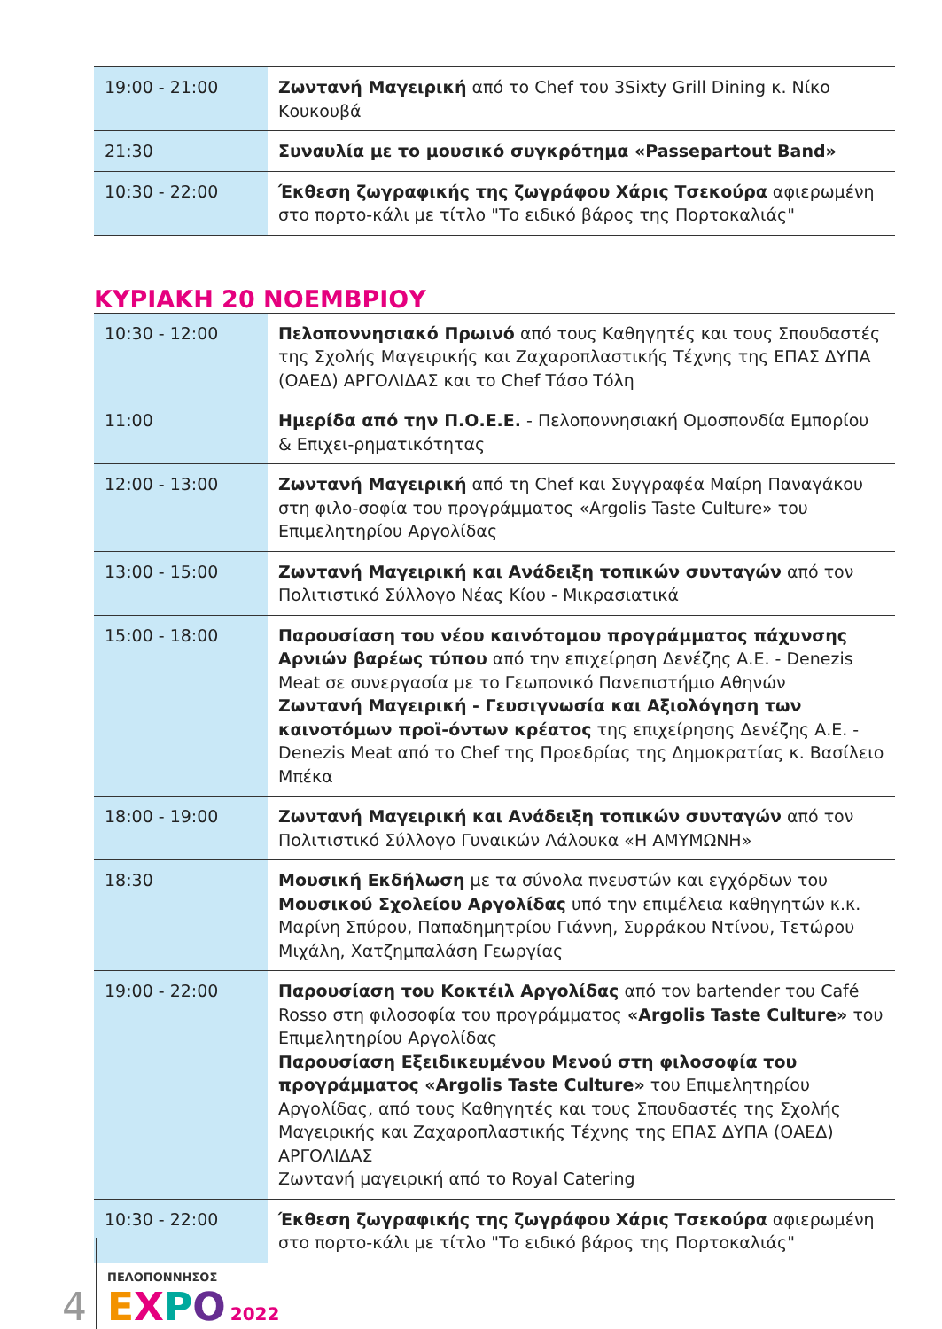| 19:00 - 21:00 | Ζωντανή Μαγειρική από το Chef του 3Sixty Grill Dining κ. Νίκο Κουκουβά |
| 21:30 | Συναυλία με το μουσικό συγκρότημα «Passepartout Band» |
| 10:30 - 22:00 | Έκθεση ζωγραφικής της ζωγράφου Χάρις Τσεκούρα αφιερωμένη στο πορτο-κάλι με τίτλο "Το ειδικό βάρος της Πορτοκαλιάς" |
ΚΥΡΙΑΚΗ 20 ΝΟΕΜΒΡΙΟΥ
| 10:30 - 12:00 | Πελοποννησιακό Πρωινό από τους Καθηγητές και τους Σπουδαστές της Σχολής Μαγειρικής και Ζαχαροπλαστικής Τέχνης της ΕΠΑΣ ΔΥΠΑ (ΟΑΕΔ) ΑΡΓΟΛΙΔΑΣ και το Chef Τάσο Τόλη |
| 11:00 | Ημερίδα από την Π.Ο.Ε.Ε. - Πελοποννησιακή Ομοσπονδία Εμπορίου & Επιχει-ρηματικότητας |
| 12:00 - 13:00 | Ζωντανή Μαγειρική από τη Chef και Συγγραφέα Μαίρη Παναγάκου στη φιλο-σοφία του προγράμματος «Argolis Taste Culture» του Επιμελητηρίου Αργολίδας |
| 13:00 - 15:00 | Ζωντανή Μαγειρική και Ανάδειξη τοπικών συνταγών από τον Πολιτιστικό Σύλλογο Νέας Κίου - Μικρασιατικά |
| 15:00 - 18:00 | Παρουσίαση του νέου καινότομου προγράμματος πάχυνσης Αρνιών βαρέως τύπου από την επιχείρηση Δενέζης Α.Ε. - Denezis Meat σε συνεργασία με το Γεωπονικό Πανεπιστήμιο Αθηνών Ζωντανή Μαγειρική - Γευσιγνωσία και Αξιολόγηση των καινοτόμων προϊ-όντων κρέατος της επιχείρησης Δενέζης Α.Ε. - Denezis Meat από το Chef της Προεδρίας της Δημοκρατίας κ. Βασίλειο Μπέκα |
| 18:00 - 19:00 | Ζωντανή Μαγειρική και Ανάδειξη τοπικών συνταγών από τον Πολιτιστικό Σύλλογο Γυναικών Λάλουκα «Η ΑΜΥΜΩΝΗ» |
| 18:30 | Μουσική Εκδήλωση με τα σύνολα πνευστών και εγχόρδων του Μουσικού Σχολείου Αργολίδας υπό την επιμέλεια καθηγητών κ.κ. Μαρίνη Σπύρου, Παπαδημητρίου Γιάννη, Συρράκου Ντίνου, Τετώρου Μιχάλη, Χατζημπαλάση Γεωργίας |
| 19:00 - 22:00 | Παρουσίαση του Κοκτέιλ Αργολίδας από τον bartender του Café Rosso στη φιλοσοφία του προγράμματος «Argolis Taste Culture» του Επιμελητηρίου Αργολίδας Παρουσίαση Εξειδικευμένου Μενού στη φιλοσοφία του προγράμματος «Argolis Taste Culture» του Επιμελητηρίου Αργολίδας, από τους Καθηγητές και τους Σπουδαστές της Σχολής Μαγειρικής και Ζαχαροπλαστικής Τέχνης της ΕΠΑΣ ΔΥΠΑ (ΟΑΕΔ) ΑΡΓΟΛΙΔΑΣ Ζωντανή μαγειρική από το Royal Catering |
| 10:30 - 22:00 | Έκθεση ζωγραφικής της ζωγράφου Χάρις Τσεκούρα αφιερωμένη στο πορτο-κάλι με τίτλο "Το ειδικό βάρος της Πορτοκαλιάς" |
4
ΠΕΛΟΠΟΝΝΗΣΟΣ
EXPO 2022